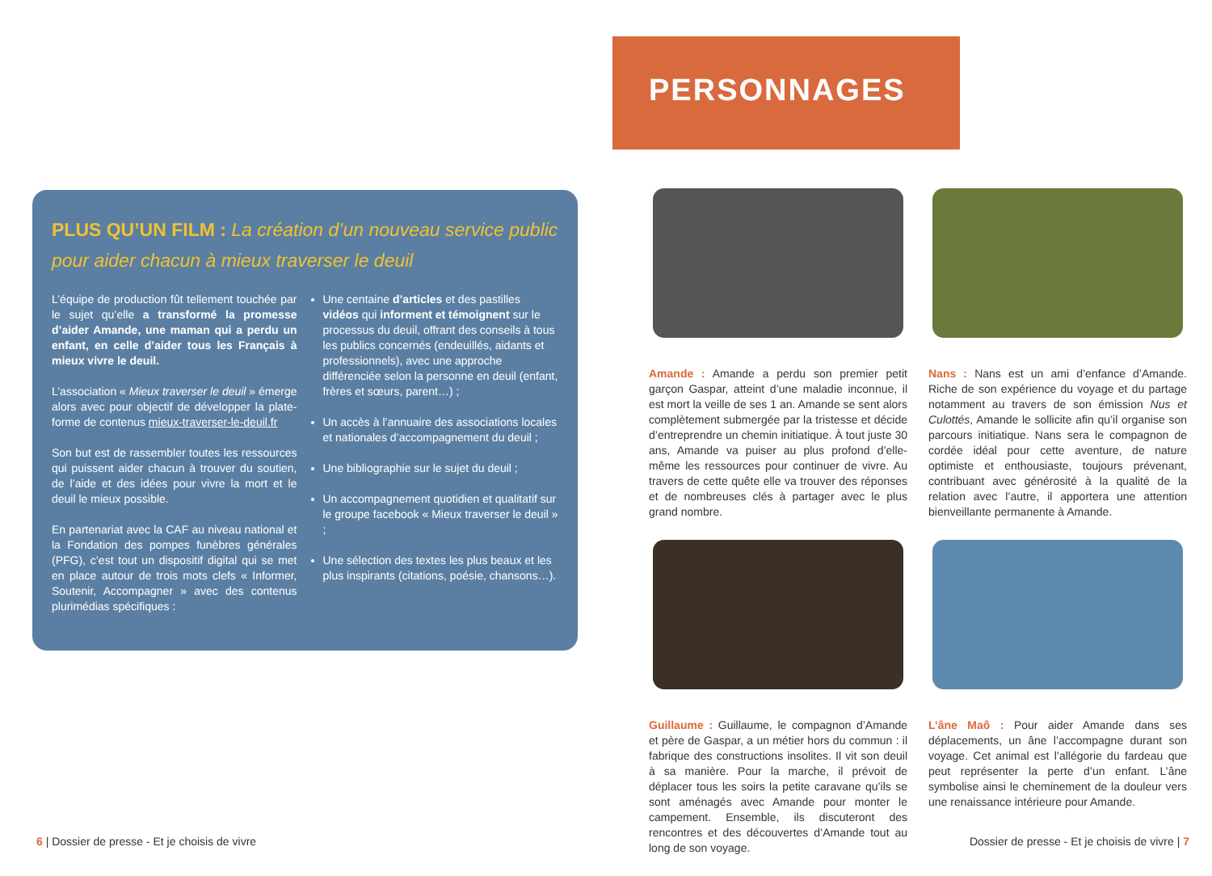PLUS QU’UN FILM : La création d’un nouveau service public pour aider chacun à mieux traverser le deuil
L’équipe de production fût tellement touchée par le sujet qu’elle a transformé la promesse d’aider Amande, une maman qui a perdu un enfant, en celle d’aider tous les Français à mieux vivre le deuil.
L’association « Mieux traverser le deuil » émerge alors avec pour objectif de développer la plate-forme de contenus mieux-traverser-le-deuil.fr
Son but est de rassembler toutes les ressources qui puissent aider chacun à trouver du soutien, de l’aide et des idées pour vivre la mort et le deuil le mieux possible.
En partenariat avec la CAF au niveau national et la Fondation des pompes funèbres générales (PFG), c’est tout un dispositif digital qui se met en place autour de trois mots clefs « Informer, Soutenir, Accompagner » avec des contenus plurimédias spécifiques :
Une centaine d’articles et des pastilles vidéos qui informent et témoignent sur le processus du deuil, offrant des conseils à tous les publics concernés (endeuillés, aidants et professionnels), avec une approche différenciée selon la personne en deuil (enfant, frères et sœurs, parent…) ;
Un accès à l’annuaire des associations locales et nationales d’accompagnement du deuil ;
Une bibliographie sur le sujet du deuil ;
Un accompagnement quotidien et qualitatif sur le groupe facebook « Mieux traverser le deuil » ;
Une sélection des textes les plus beaux et les plus inspirants (citations, poésie, chansons…).
PERSONNAGES
Amande : Amande a perdu son premier petit garçon Gaspar, atteint d’une maladie inconnue, il est mort la veille de ses 1 an. Amande se sent alors complètement submergée par la tristesse et décide d’entreprendre un chemin initiatique. À tout juste 30 ans, Amande va puiser au plus profond d’elle-même les ressources pour continuer de vivre. Au travers de cette quête elle va trouver des réponses et de nombreuses clés à partager avec le plus grand nombre.
Nans : Nans est un ami d’enfance d’Amande. Riche de son expérience du voyage et du partage notamment au travers de son émission Nus et Culottés, Amande le sollicite afin qu’il organise son parcours initiatique. Nans sera le compagnon de cordée idéal pour cette aventure, de nature optimiste et enthousiaste, toujours prévenant, contribuant avec générosité à la qualité de la relation avec l’autre, il apportera une attention bienveillante permanente à Amande.
Guillaume : Guillaume, le compagnon d’Amande et père de Gaspar, a un métier hors du commun : il fabrique des constructions insolites. Il vit son deuil à sa manière. Pour la marche, il prévoit de déplacer tous les soirs la petite caravane qu’ils se sont aménagés avec Amande pour monter le campement. Ensemble, ils discuteront des rencontres et des découvertes d’Amande tout au long de son voyage.
L’âne Maô : Pour aider Amande dans ses déplacements, un âne l’accompagne durant son voyage. Cet animal est l’allégorie du fardeau que peut représenter la perte d’un enfant. L’âne symbolise ainsi le cheminement de la douleur vers une renaissance intérieure pour Amande.
6 | Dossier de presse - Et je choisis de vivre
Dossier de presse - Et je choisis de vivre | 7